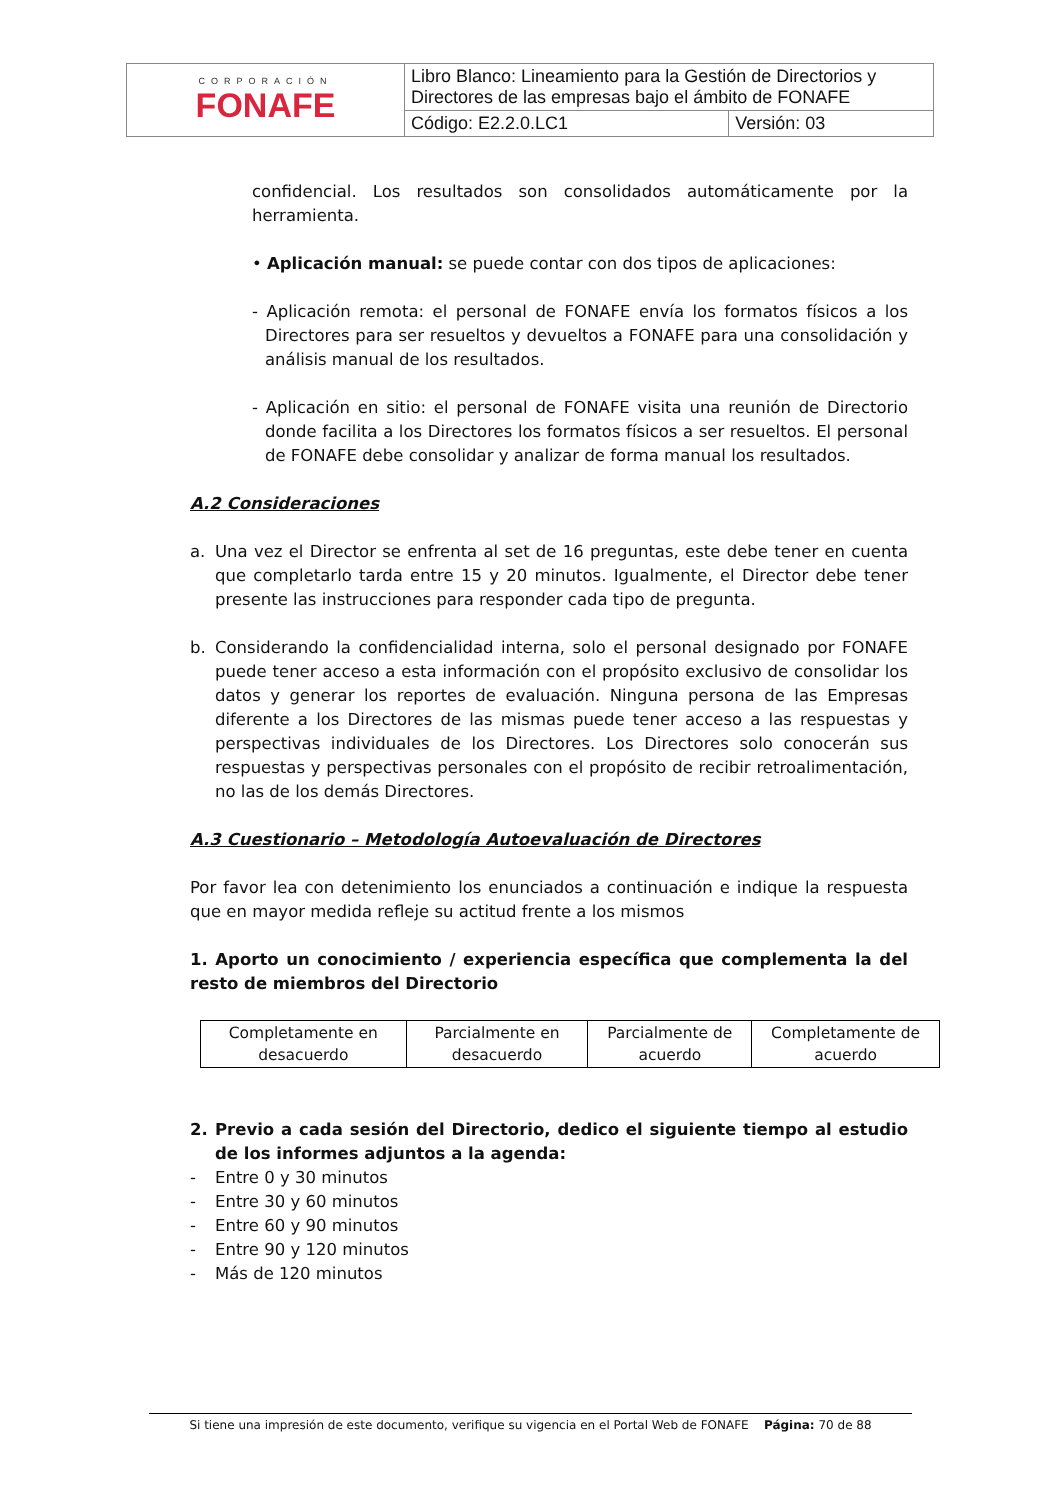| CORPORACIÓN FONAFE | Libro Blanco: Lineamiento para la Gestión de Directorios y Directores de las empresas bajo el ámbito de FONAFE | |
| | Código: E2.2.0.LC1 | Versión: 03 |
confidencial. Los resultados son consolidados automáticamente por la herramienta.
• Aplicación manual: se puede contar con dos tipos de aplicaciones:
- Aplicación remota: el personal de FONAFE envía los formatos físicos a los Directores para ser resueltos y devueltos a FONAFE para una consolidación y análisis manual de los resultados.
- Aplicación en sitio: el personal de FONAFE visita una reunión de Directorio donde facilita a los Directores los formatos físicos a ser resueltos. El personal de FONAFE debe consolidar y analizar de forma manual los resultados.
A.2 Consideraciones
a. Una vez el Director se enfrenta al set de 16 preguntas, este debe tener en cuenta que completarlo tarda entre 15 y 20 minutos. Igualmente, el Director debe tener presente las instrucciones para responder cada tipo de pregunta.
b. Considerando la confidencialidad interna, solo el personal designado por FONAFE puede tener acceso a esta información con el propósito exclusivo de consolidar los datos y generar los reportes de evaluación. Ninguna persona de las Empresas diferente a los Directores de las mismas puede tener acceso a las respuestas y perspectivas individuales de los Directores. Los Directores solo conocerán sus respuestas y perspectivas personales con el propósito de recibir retroalimentación, no las de los demás Directores.
A.3 Cuestionario – Metodología Autoevaluación de Directores
Por favor lea con detenimiento los enunciados a continuación e indique la respuesta que en mayor medida refleje su actitud frente a los mismos
1. Aporto un conocimiento / experiencia específica que complementa la del resto de miembros del Directorio
| Completamente en desacuerdo | Parcialmente en desacuerdo | Parcialmente de acuerdo | Completamente de acuerdo |
2. Previo a cada sesión del Directorio, dedico el siguiente tiempo al estudio de los informes adjuntos a la agenda:
- Entre 0 y 30 minutos
- Entre 30 y 60 minutos
- Entre 60 y 90 minutos
- Entre 90 y 120 minutos
- Más de 120 minutos
Si tiene una impresión de este documento, verifique su vigencia en el Portal Web de FONAFE Página: 70 de 88